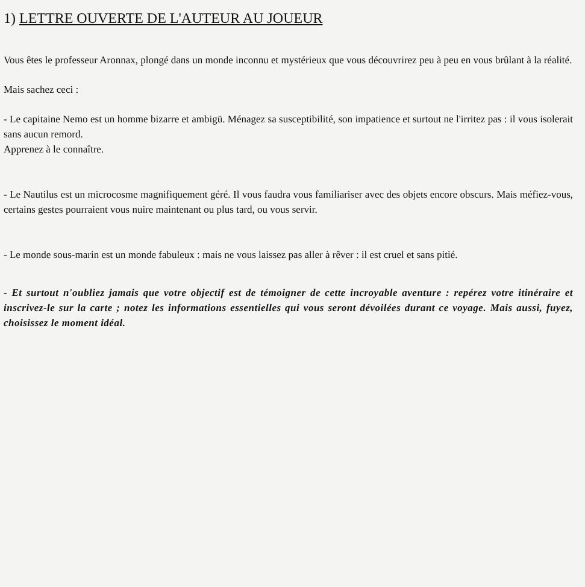1) LETTRE OUVERTE DE L'AUTEUR AU JOUEUR
Vous êtes le professeur Aronnax, plongé dans un monde inconnu et mystérieux que vous découvrirez peu à peu en vous brûlant à la réalité.
Mais sachez ceci :
- Le capitaine Nemo est un homme bizarre et ambigü. Ménagez sa susceptibilité, son impatience et surtout ne l'irritez pas : il vous isolerait sans aucun remord.
Apprenez à le connaître.
- Le Nautilus est un microcosme magnifiquement géré. Il vous faudra vous familiariser avec des objets encore obscurs. Mais méfiez-vous, certains gestes pourraient vous nuire maintenant ou plus tard, ou vous servir.
- Le monde sous-marin est un monde fabuleux : mais ne vous laissez pas aller à rêver : il est cruel et sans pitié.
- Et surtout n'oubliez jamais que votre objectif est de témoigner de cette incroyable aventure : repérez votre itinéraire et inscrivez-le sur la carte ; notez les informations essentielles qui vous seront dévoilées durant ce voyage. Mais aussi, fuyez, choisissez le moment idéal.